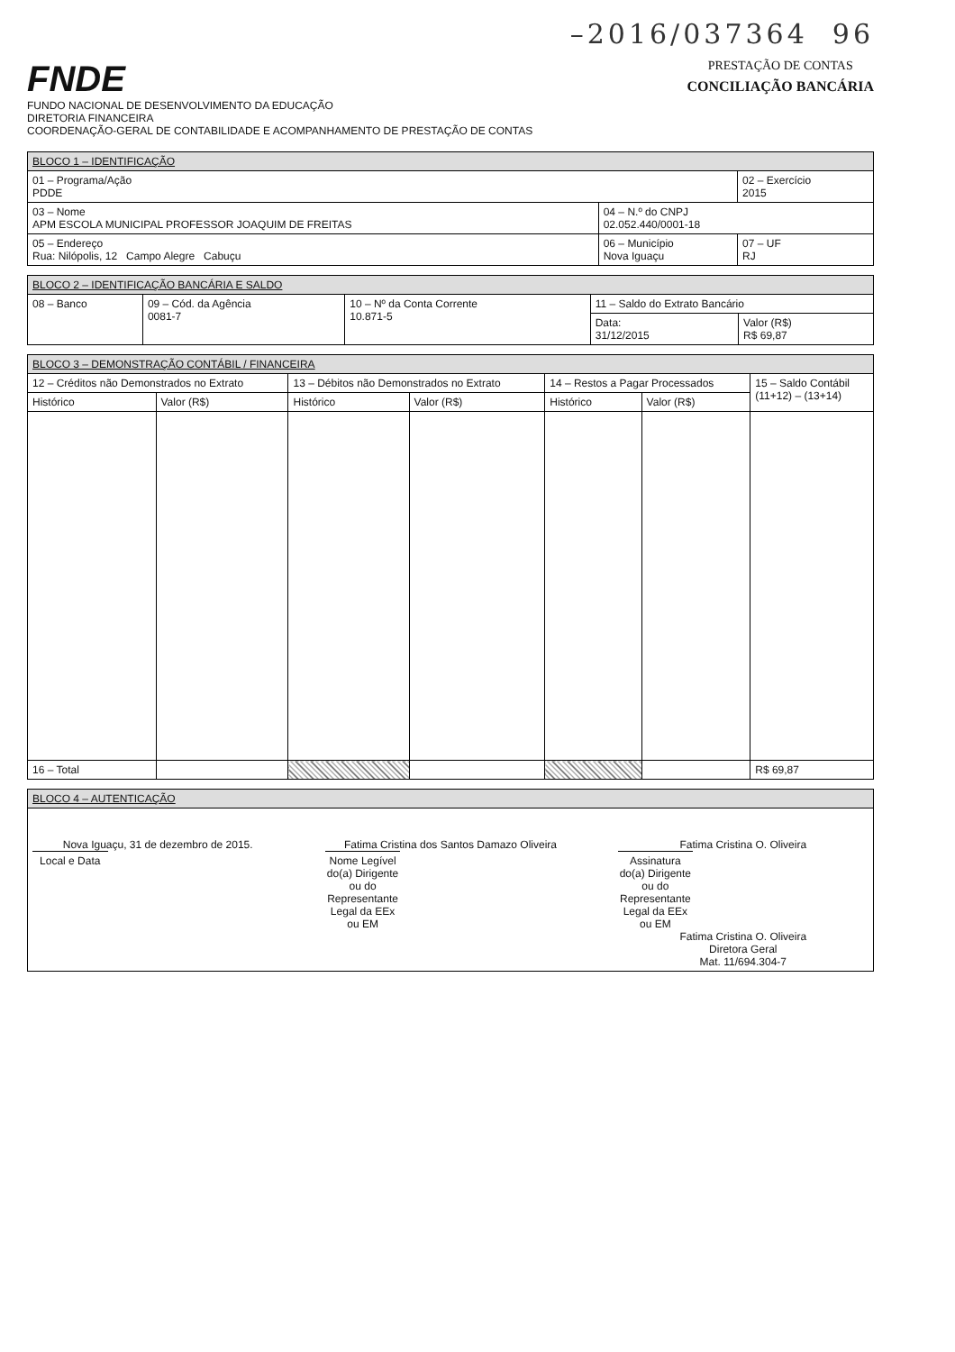–2016/037364 96
FNDE
FUNDO NACIONAL DE DESENVOLVIMENTO DA EDUCAÇÃO
DIRETORIA FINANCEIRA
COORDENAÇÃO-GERAL DE CONTABILIDADE E ACOMPANHAMENTO DE PRESTAÇÃO DE CONTAS
PRESTAÇÃO DE CONTAS
CONCILIAÇÃO BANCÁRIA
| BLOCO 1 – IDENTIFICAÇÃO | | |
| 01 – Programa/Ação PDDE | | 02 – Exercício 2015 |
| 03 – Nome APM ESCOLA MUNICIPAL PROFESSOR JOAQUIM DE FREITAS | 04 – N.º do CNPJ 02.052.440/0001-18 | |
| 05 – Endereço Rua: Nilópolis, 12 Campo Alegre Cabuçu | 06 – Município Nova Iguaçu | 07 – UF RJ |
| BLOCO 2 – IDENTIFICAÇÃO BANCÁRIA E SALDO | | | | |
| 08 – Banco | 09 – Cód. da Agência 0081-7 | 10 – Nº da Conta Corrente 10.871-5 | 11 – Saldo do Extrato Bancário | |
| | | | Data: 31/12/2015 | Valor (R$) R$ 69,87 |
| BLOCO 3 – DEMONSTRAÇÃO CONTÁBIL / FINANCEIRA | | | | | | |
| 12 – Créditos não Demonstrados no Extrato | | 13 – Débitos não Demonstrados no Extrato | | 14 – Restos a Pagar Processados | | 15 – Saldo Contábil (11+12) – (13+14) |
| Histórico | Valor (R$) | Histórico | Valor (R$) | Histórico | Valor (R$) | |
| 16 – Total | | | | | | R$ 69,87 |
| BLOCO 4 – AUTENTICAÇÃO |
| Nova Iguaçu, 31 de dezembro de 2015. Local e Data Fatima Cristina dos Santos Damazo Oliveira Nome Legível do(a) Dirigente ou do Representante Legal da EEx ou EM Fatima Cristina O. Oliveira Assinatura do(a) Dirigente ou do Representante Legal da EEx ou EM Fatima Cristina O. Oliveira Diretora Geral Mat. 11/694.304-7 |